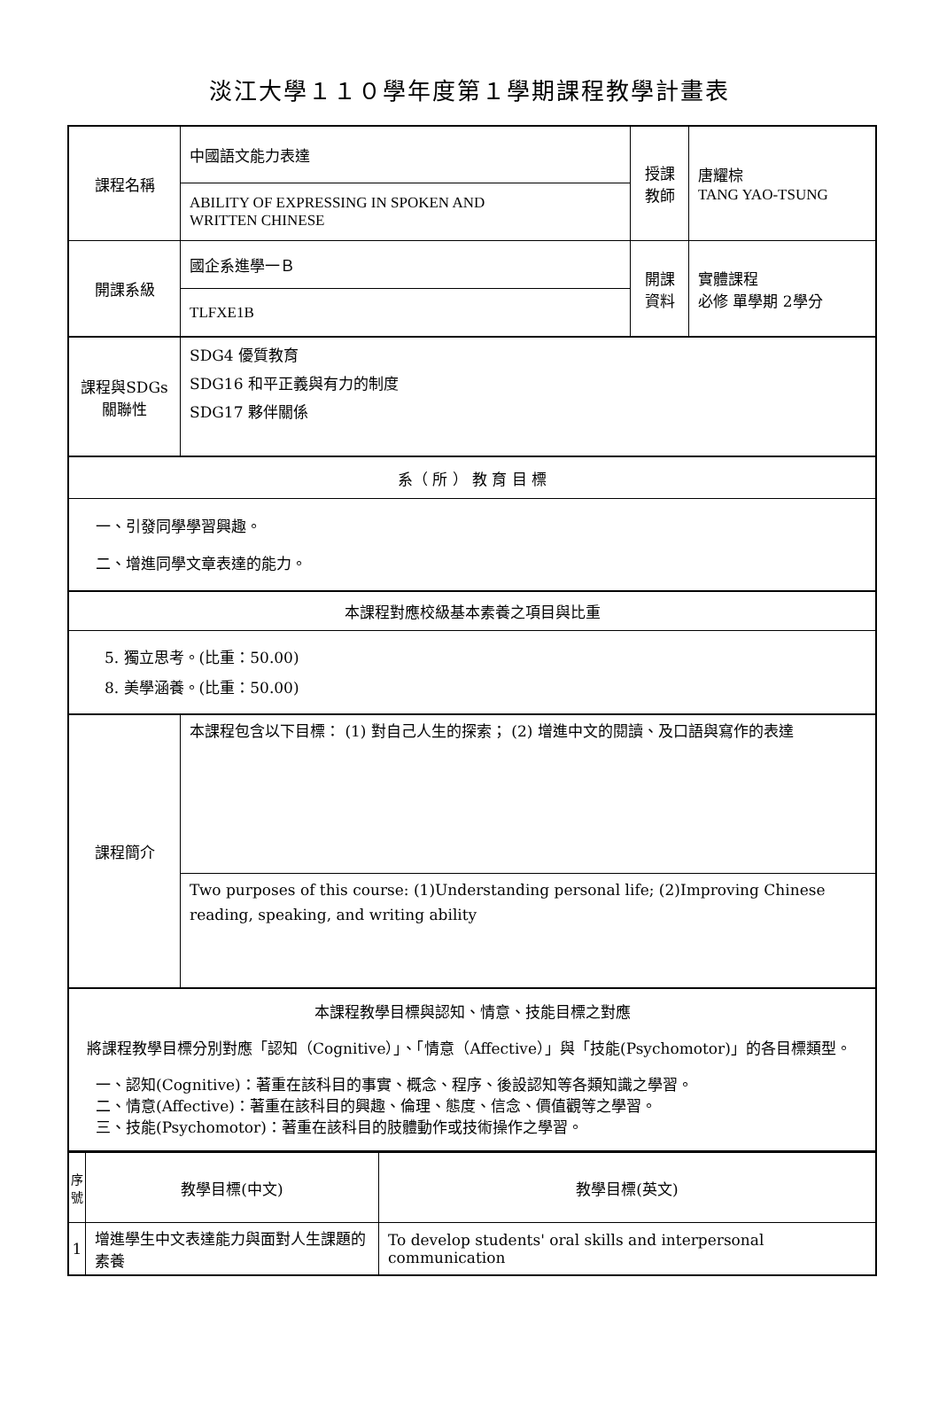淡江大學１１０學年度第１學期課程教學計畫表
| 課程名稱 | 中國語文能力表達 | 授課 教師 | 唐耀棕 TANG YAO-TSUNG |
| | ABILITY OF EXPRESSING IN SPOKEN AND WRITTEN CHINESE | | |
| 開課系級 | 國企系進學一Ｂ | 開課 資料 | 實體課程 必修 單學期 2學分 |
| | TLFXE1B | | |
| 課程與SDGs 關聯性 | SDG4 優質教育 SDG16 和平正義與有力的制度 SDG17 夥伴關係 | | |
| 系（ 所 ） 教 育 目 標 | | | |
| 一、引發同學學習興趣。 二、增進同學文章表達的能力。 | | | |
| 本課程對應校級基本素養之項目與比重 | | | |
| 5. 獨立思考。(比重：50.00) 8. 美學涵養。(比重：50.00) | | | |
| 課程簡介 | 本課程包含以下目標： (1) 對自己人生的探索； (2) 增進中文的閱讀、及口語與寫作的表達 | | |
| | Two purposes of this course: (1)Understanding personal life; (2)Improving Chinese reading, speaking, and writing ability | | |
| 本課程教學目標與認知、情意、技能目標之對應 將課程教學目標分別對應「認知（Cognitive）」、「情意（Affective）」與「技能(Psychomotor)」的各目標類型。 一、認知(Cognitive)：著重在該科目的事實、概念、程序、後設認知等各類知識之學習。 二、情意(Affective)：著重在該科目的興趣、倫理、態度、信念、價值觀等之學習。 三、技能(Psychomotor)：著重在該科目的肢體動作或技術操作之學習。 | | | |
| 序號 | 教學目標(中文) | 教學目標(英文) |
| --- | --- | --- |
| 1 | 增進學生中文表達能力與面對人生課題的素養 | To develop students' oral skills and interpersonal communication |